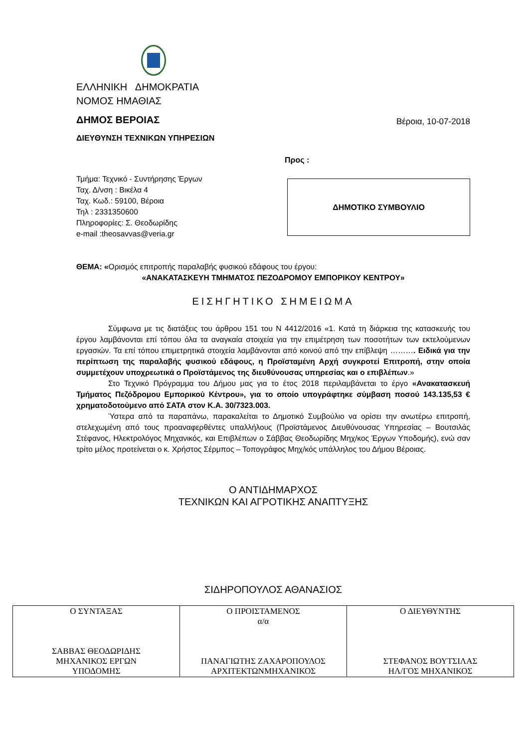ΕΛΛΗΝΙΚΗ ΔΗΜΟΚΡΑΤΙΑ
ΝΟΜΟΣ ΗΜΑΘΙΑΣ
ΔΗΜΟΣ ΒΕΡΟΙΑΣ Βέροια, 10-07-2018
ΔΙΕΥΘΥΝΣΗ ΤΕΧΝΙΚΩΝ ΥΠΗΡΕΣΙΩΝ
Προς :
Τμήμα: Τεχνικό - Συντήρησης Έργων
Ταχ. Δ/νση : Βικέλα 4
Ταχ. Κωδ.: 59100, Βέροια
Τηλ : 2331350600
Πληροφορίες: Σ. Θεοδωρίδης
e-mail :theosavvas@veria.gr
ΔΗΜΟΤΙΚΟ ΣΥΜΒΟΥΛΙΟ
ΘΕΜΑ: «Ορισμός επιτροπής παραλαβής φυσικού εδάφους του έργου:
«ΑΝΑΚΑΤΑΣΚΕΥΗ ΤΜΗΜΑΤΟΣ ΠΕΖΟΔΡΟΜΟΥ ΕΜΠΟΡΙΚΟΥ ΚΕΝΤΡΟΥ»
ΕΙΣΗΓΗΤΙΚΟ ΣΗΜΕΙΩΜΑ
Σύμφωνα με τις διατάξεις του άρθρου 151 του Ν 4412/2016 «1. Κατά τη διάρκεια της κατασκευής του έργου λαμβάνονται επί τόπου όλα τα αναγκαία στοιχεία για την επιμέτρηση των ποσοτήτων των εκτελούμενων εργασιών. Τα επί τόπου επιμετρητικά στοιχεία λαμβάνονται από κοινού από την επίβλεψη ………. Ειδικά για την περίπτωση της παραλαβής φυσικού εδάφους, η Προϊσταμένη Αρχή συγκροτεί Επιτροπή, στην οποία συμμετέχουν υποχρεωτικά ο Προϊστάμενος της διευθύνουσας υπηρεσίας και ο επιβλέπων.»
Στο Τεχνικό Πρόγραμμα του Δήμου μας για το έτος 2018 περιλαμβάνεται το έργο «Ανακατασκευή Τμήματος Πεζόδρομου Εμπορικού Κέντρου», για το οποίο υπογράφτηκε σύμβαση ποσού 143.135,53 € χρηματοδοτούμενο από ΣΑΤΑ στον Κ.Α. 30/7323.003.
Ύστερα από τα παραπάνω, παρακαλείται το Δημοτικό Συμβούλιο να ορίσει την ανωτέρω επιτροπή, στελεχωμένη από τους προαναφερθέντες υπαλλήλους (Προϊστάμενος Διευθύνουσας Υπηρεσίας – Βουτσιλάς Στέφανος, Ηλεκτρολόγος Μηχανικός, και Επιβλέπων ο Σάββας Θεοδωρίδης Μηχ/κος Έργων Υποδομής), ενώ σαν τρίτο μέλος προτείνεται ο κ. Χρήστος Σέρμπος – Τοπογράφος Μηχ/κός υπάλληλος του Δήμου Βέροιας.
Ο ΑΝΤΙΔΗΜΑΡΧΟΣ
ΤΕΧΝΙΚΩΝ ΚΑΙ ΑΓΡΟΤΙΚΗΣ ΑΝΑΠΤΥΞΗΣ
ΣΙΔΗΡΟΠΟΥΛΟΣ ΑΘΑΝΑΣΙΟΣ
| Ο ΣΥΝΤΑΞΑΣ ΣΑΒΒΑΣ ΘΕΟΔΩΡΙΔΗΣ ΜΗΧΑΝΙΚΟΣ ΕΡΓΩΝ ΥΠΟΔΟΜΗΣ | Ο ΠΡΟΙΣΤΑΜΕΝΟΣ α/α ΠΑΝΑΓΙΩΤΗΣ ΖΑΧΑΡΟΠΟΥΛΟΣ ΑΡΧΙΤΕΚΤΩΝΜΗΧΑΝΙΚΟΣ | Ο ΔΙΕΥΘΥΝΤΗΣ ΣΤΕΦΑΝΟΣ ΒΟΥΤΣΙΛΑΣ ΗΛ/ΓΟΣ ΜΗΧΑΝΙΚΟΣ |